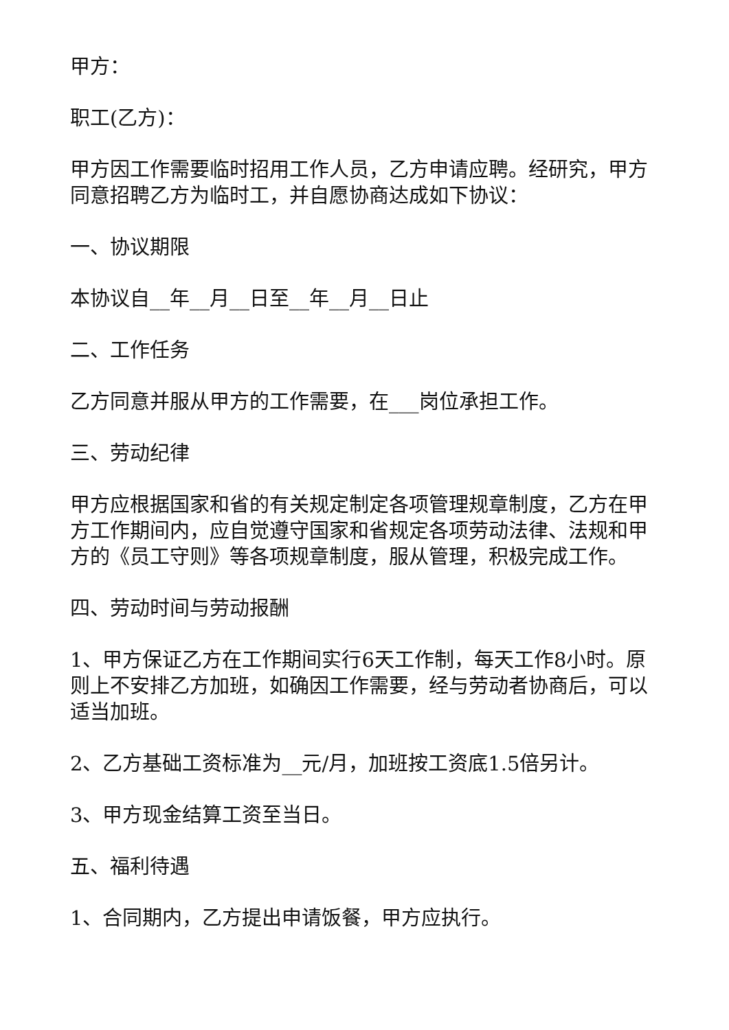甲方：
职工(乙方)：
甲方因工作需要临时招用工作人员，乙方申请应聘。经研究，甲方同意招聘乙方为临时工，并自愿协商达成如下协议：
一、协议期限
本协议自__年__月__日至__年__月__日止
二、工作任务
乙方同意并服从甲方的工作需要，在___岗位承担工作。
三、劳动纪律
甲方应根据国家和省的有关规定制定各项管理规章制度，乙方在甲方工作期间内，应自觉遵守国家和省规定各项劳动法律、法规和甲方的《员工守则》等各项规章制度，服从管理，积极完成工作。
四、劳动时间与劳动报酬
1、甲方保证乙方在工作期间实行6天工作制，每天工作8小时。原则上不安排乙方加班，如确因工作需要，经与劳动者协商后，可以适当加班。
2、乙方基础工资标准为__元/月，加班按工资底1.5倍另计。
3、甲方现金结算工资至当日。
五、福利待遇
1、合同期内，乙方提出申请饭餐，甲方应执行。